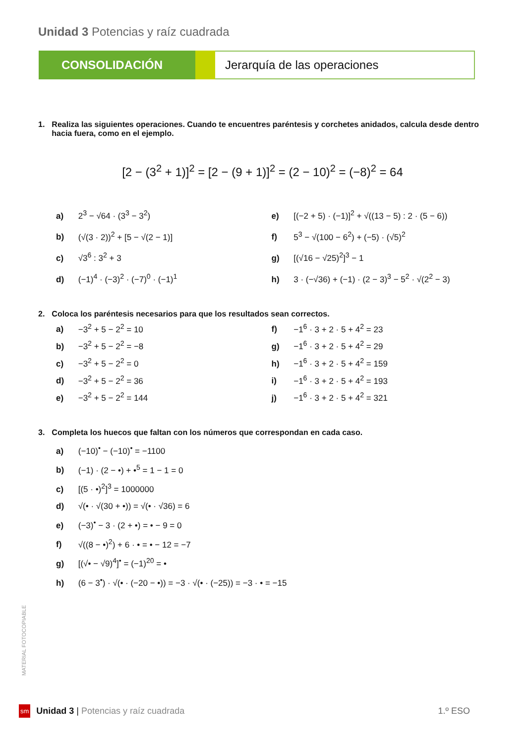Unidad 3 Potencias y raíz cuadrada
CONSOLIDACIÓN Jerarquía de las operaciones
1. Realiza las siguientes operaciones. Cuando te encuentres paréntesis y corchetes anidados, calcula desde dentro hacia fuera, como en el ejemplo.
[2 − (3<sup>2</sup> + 1)]<sup>2</sup> = [2 − (9 + 1)]<sup>2</sup> = (2 − 10)<sup>2</sup> = (−8)<sup>2</sup> = 64
a) 2<sup>3</sup> − √64 · (3<sup>3</sup> − 3<sup>2</sup>)
e) [(−2 + 5) · (−1)]<sup>2</sup> + √((13 − 5) : 2 · (5 − 6))
b) (√(3 · 2))<sup>2</sup> + [5 − √(2 − 1)]
f) 5<sup>3</sup> − √(100 − 6<sup>2</sup>) + (−5) · (√5)<sup>2</sup>
c) √3<sup>6</sup> : 3<sup>2</sup> + 3
g) [(√16 − √25)<sup>2</sup>]<sup>3</sup> − 1
d) (−1)<sup>4</sup> · (−3)<sup>2</sup> · (−7)<sup>0</sup> · (−1)<sup>1</sup>
h) 3 · (−√36) + (−1) · (2 − 3)<sup>3</sup> − 5<sup>2</sup> · √(2<sup>2</sup> − 3)
2. Coloca los paréntesis necesarios para que los resultados sean correctos.
a) −3<sup>2</sup> + 5 − 2<sup>2</sup> = 10
f) −1<sup>6</sup> · 3 + 2 · 5 + 4<sup>2</sup> = 23
b) −3<sup>2</sup> + 5 − 2<sup>2</sup> = −8
g) −1<sup>6</sup> · 3 + 2 · 5 + 4<sup>2</sup> = 29
c) −3<sup>2</sup> + 5 − 2<sup>2</sup> = 0
h) −1<sup>6</sup> · 3 + 2 · 5 + 4<sup>2</sup> = 159
d) −3<sup>2</sup> + 5 − 2<sup>2</sup> = 36
i) −1<sup>6</sup> · 3 + 2 · 5 + 4<sup>2</sup> = 193
e) −3<sup>2</sup> + 5 − 2<sup>2</sup> = 144
j) −1<sup>6</sup> · 3 + 2 · 5 + 4<sup>2</sup> = 321
3. Completa los huecos que faltan con los números que correspondan en cada caso.
a) (−10)<sup>•</sup> − (−10)<sup>•</sup> = −1100
b) (−1) · (2 − •) + •<sup>5</sup> = 1 − 1 = 0
c) [(5 · •)<sup>2</sup>]<sup>3</sup> = 1000000
d) √(• · √(30 + •)) = √(• · √36) = 6
e) (−3)<sup>•</sup> − 3 · (2 + •) = • − 9 = 0
f) √((8 − •)<sup>2</sup>) + 6 · • = • − 12 = −7
g) [(√• − √9)<sup>4</sup>]<sup>•</sup> = (−1)<sup>20</sup> = •
h) (6 − 3<sup>•</sup>) · √(• · (−20 − •)) = −3 · √(• · (−25)) = −3 · • = −15
MATERIAL FOTOCOPIABLE
sm Unidad 3 | Potencias y raíz cuadrada 1.º ESO